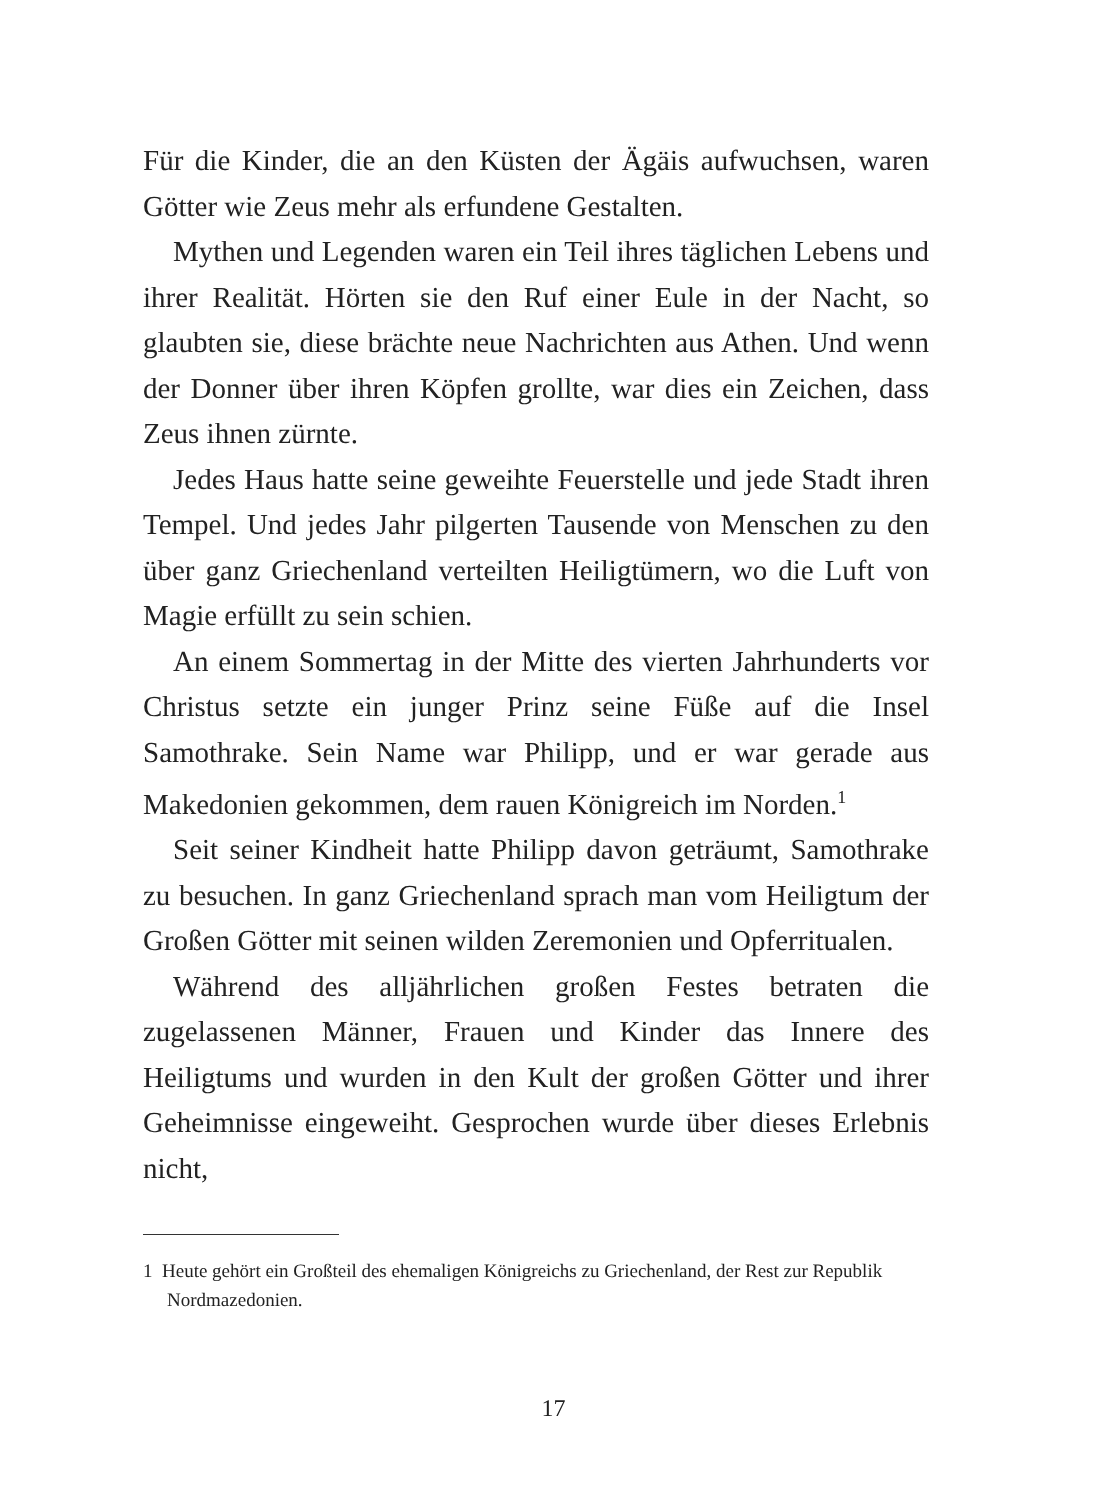Für die Kinder, die an den Küsten der Ägäis aufwuchsen, waren Götter wie Zeus mehr als erfundene Gestalten.
Mythen und Legenden waren ein Teil ihres täglichen Lebens und ihrer Realität. Hörten sie den Ruf einer Eule in der Nacht, so glaubten sie, diese brächte neue Nachrichten aus Athen. Und wenn der Donner über ihren Köpfen grollte, war dies ein Zeichen, dass Zeus ihnen zürnte.
Jedes Haus hatte seine geweihte Feuerstelle und jede Stadt ihren Tempel. Und jedes Jahr pilgerten Tausende von Menschen zu den über ganz Griechenland verteilten Heiligtümern, wo die Luft von Magie erfüllt zu sein schien.
An einem Sommertag in der Mitte des vierten Jahrhunderts vor Christus setzte ein junger Prinz seine Füße auf die Insel Samothrake. Sein Name war Philipp, und er war gerade aus Makedonien gekommen, dem rauen Königreich im Norden.<sup>1</sup>
Seit seiner Kindheit hatte Philipp davon geträumt, Samothrake zu besuchen. In ganz Griechenland sprach man vom Heiligtum der Großen Götter mit seinen wilden Zeremonien und Opferritualen.
Während des alljährlichen großen Festes betraten die zugelassenen Männer, Frauen und Kinder das Innere des Heiligtums und wurden in den Kult der großen Götter und ihrer Geheimnisse eingeweiht. Gesprochen wurde über dieses Erlebnis nicht,
1 Heute gehört ein Großteil des ehemaligen Königreichs zu Griechenland, der Rest zur Republik Nordmazedonien.
17